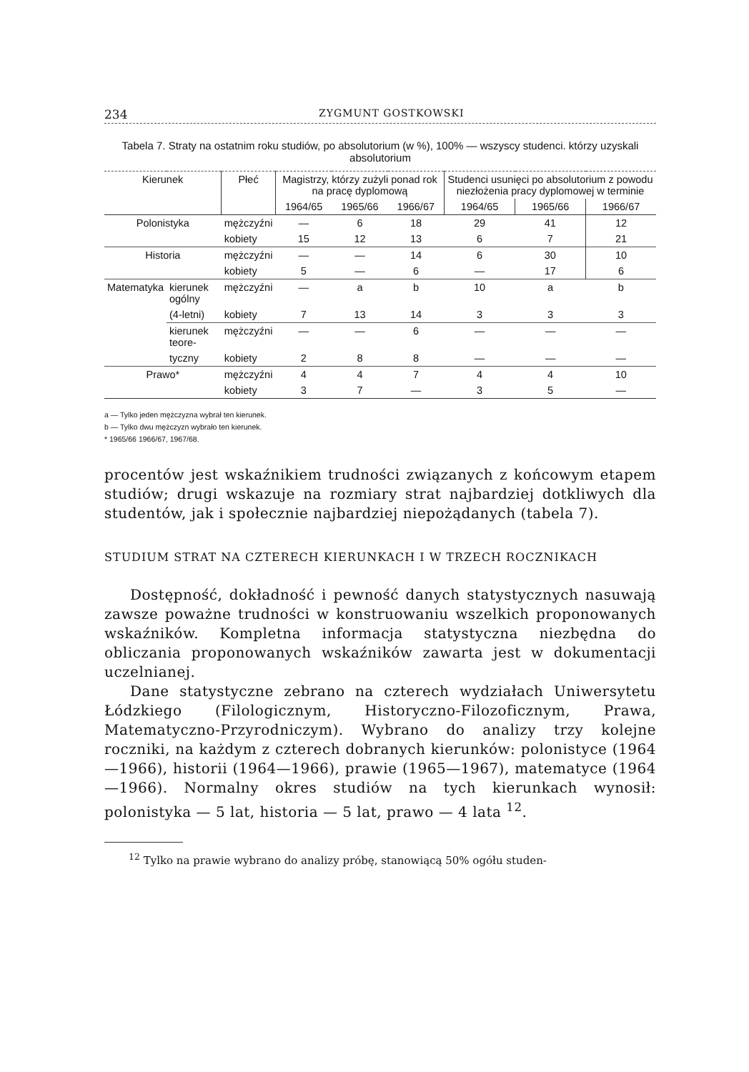234 ZYGMUNT GOSTKOWSKI
Tabela 7. Straty na ostatnim roku studiów, po absolutorium (w %), 100% — wszyscy studenci. którzy uzyskali absolutorium
| Kierunek | | Płeć | Magistrzy, którzy zużyli ponad rok na pracę dyplomową | | | Studenci usunięci po absolutorium z powodu niezłożenia pracy dyplomowej w terminie | | |
| --- | --- | --- | --- | --- | --- | --- | --- | --- |
| | | | 1964/65 | 1965/66 | 1966/67 | 1964/65 | 1965/66 | 1966/67 |
| Polonistyka | | mężczyźni | — | 6 | 18 | 29 | 41 | 12 |
| | | kobiety | 15 | 12 | 13 | 6 | 7 | 21 |
| Historia | | mężczyźni | — | — | 14 | 6 | 30 | 10 |
| | | kobiety | 5 | — | 6 | — | 17 | 6 |
| Matematyka | kierunek ogólny | mężczyźni | — | a | b | 10 | a | b |
| | (4-letni) | kobiety | 7 | 13 | 14 | 3 | 3 | 3 |
| | kierunek teore- | mężczyźni | — | — | 6 | — | — | — |
| | tyczny | kobiety | 2 | 8 | 8 | — | — | — |
| Prawo* | | mężczyźni | 4 | 4 | 7 | 4 | 4 | 10 |
| | | kobiety | 3 | 7 | — | 3 | 5 | — |
a — Tylko jeden mężczyzna wybrał ten kierunek.
b — Tylko dwu mężczyzn wybrało ten kierunek.
* 1965/66 1966/67, 1967/68.
procentów jest wskaźnikiem trudności związanych z końcowym etapem studiów; drugi wskazuje na rozmiary strat najbardziej dotkliwych dla studentów, jak i społecznie najbardziej niepożądanych (tabela 7).
STUDIUM STRAT NA CZTERECH KIERUNKACH I W TRZECH ROCZNIKACH
Dostępność, dokładność i pewność danych statystycznych nasuwają zawsze poważne trudności w konstruowaniu wszelkich proponowanych wskaźników. Kompletna informacja statystyczna niezbędna do obliczania proponowanych wskaźników zawarta jest w dokumentacji uczelnianej.
Dane statystyczne zebrano na czterech wydziałach Uniwersytetu Łódzkiego (Filologicznym, Historyczno-Filozoficznym, Prawa, Matematyczno-Przyrodniczym). Wybrano do analizy trzy kolejne roczniki, na każdym z czterech dobranych kierunków: polonistyce (1964—1966), historii (1964—1966), prawie (1965—1967), matematyce (1964—1966). Normalny okres studiów na tych kierunkach wynosił: polonistyka — 5 lat, historia — 5 lat, prawo — 4 lata <sup>12</sup>.
<sup>12</sup> Tylko na prawie wybrano do analizy próbę, stanowiącą 50% ogółu studen-